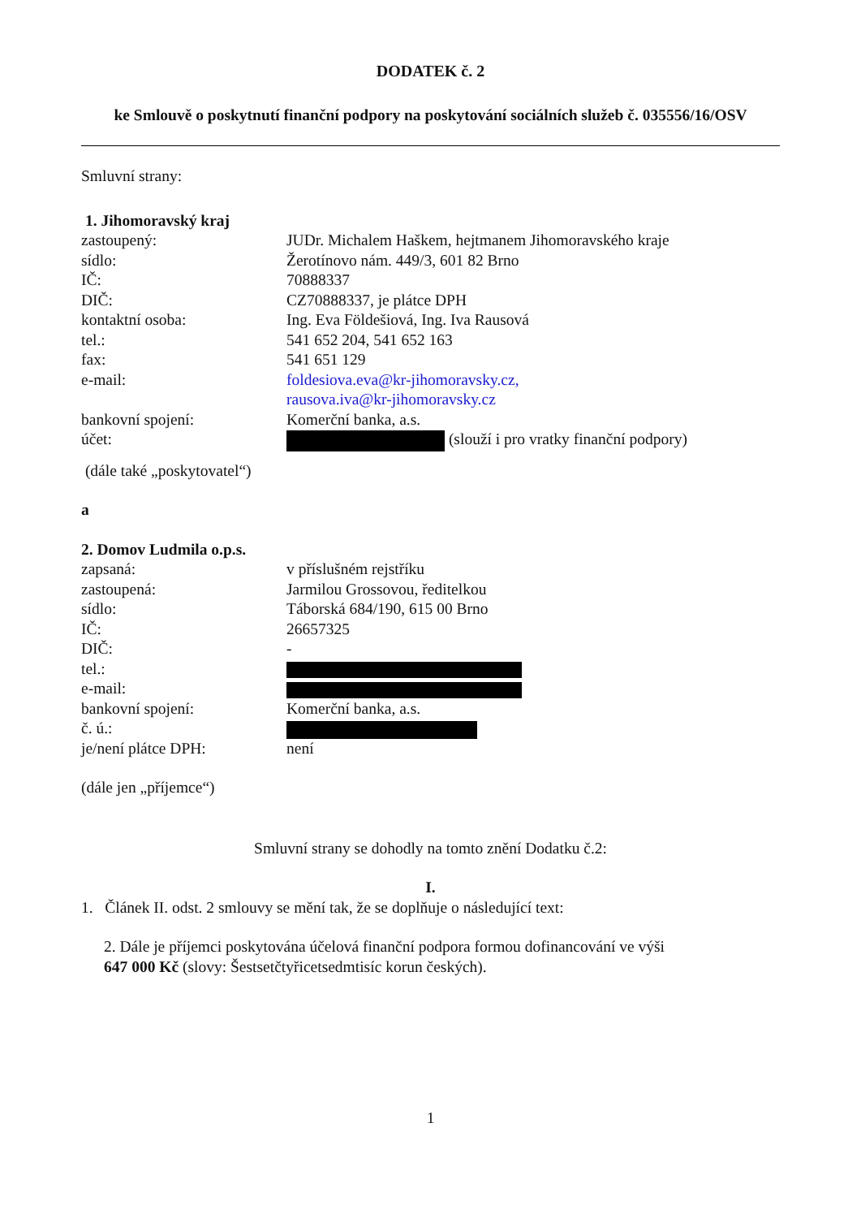DODATEK č. 2
ke Smlouvě o poskytnutí finanční podpory na poskytování sociálních služeb č. 035556/16/OSV
Smluvní strany:
1. Jihomoravský kraj
zastoupený: JUDr. Michalem Haškem, hejtmanem Jihomoravského kraje
sídlo: Žerotínovo nám. 449/3, 601 82 Brno
IČ: 70888337
DIČ: CZ70888337, je plátce DPH
kontaktní osoba: Ing. Eva Földešiová, Ing. Iva Rausová
tel.: 541 652 204, 541 652 163
fax: 541 651 129
e-mail: foldesiova.eva@kr-jihomoravsky.cz,
rausova.iva@kr-jihomoravsky.cz
bankovní spojení: Komerční banka, a.s.
účet: (slouží i pro vratky finanční podpory)
(dále také „poskytovatel“)
a
2. Domov Ludmila o.p.s.
zapsaná: v příslušném rejstříku
zastoupená: Jarmilou Grossovou, ředitelkou
sídlo: Táborská 684/190, 615 00 Brno
IČ: 26657325
DIČ: -
tel.:
e-mail:
bankovní spojení: Komerční banka, a.s.
č. ú.:
je/není plátce DPH: není
(dále jen „příjemce“)
Smluvní strany se dohodly na tomto znění Dodatku č.2:
I.
1. Článek II. odst. 2 smlouvy se mění tak, že se doplňuje o následující text:
2. Dále je příjemci poskytována účelová finanční podpora formou dofinancování ve výši
647 000 Kč (slovy: Šestsetčtyřicetsedmtisíc korun českých).
1